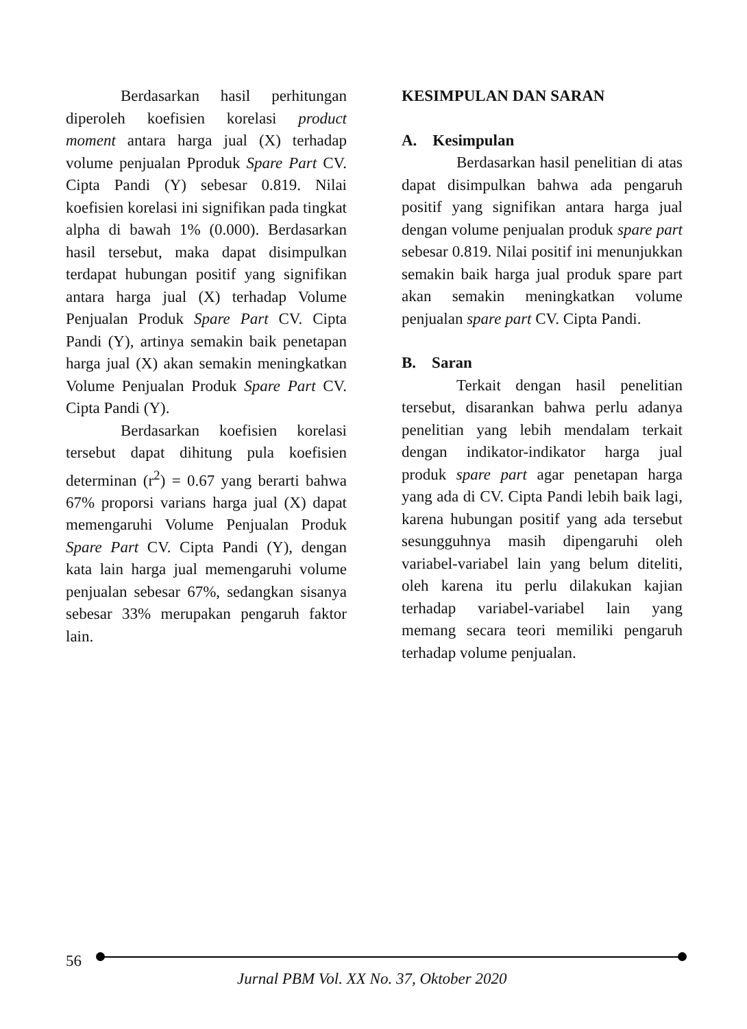Berdasarkan hasil perhitungan diperoleh koefisien korelasi product moment antara harga jual (X) terhadap volume penjualan Pproduk Spare Part CV. Cipta Pandi (Y) sebesar 0.819. Nilai koefisien korelasi ini signifikan pada tingkat alpha di bawah 1% (0.000). Berdasarkan hasil tersebut, maka dapat disimpulkan terdapat hubungan positif yang signifikan antara harga jual (X) terhadap Volume Penjualan Produk Spare Part CV. Cipta Pandi (Y), artinya semakin baik penetapan harga jual (X) akan semakin meningkatkan Volume Penjualan Produk Spare Part CV. Cipta Pandi (Y).
Berdasarkan koefisien korelasi tersebut dapat dihitung pula koefisien determinan (r<sup>2</sup>) = 0.67 yang berarti bahwa 67% proporsi varians harga jual (X) dapat memengaruhi Volume Penjualan Produk Spare Part CV. Cipta Pandi (Y), dengan kata lain harga jual memengaruhi volume penjualan sebesar 67%, sedangkan sisanya sebesar 33% merupakan pengaruh faktor lain.
KESIMPULAN DAN SARAN
A. Kesimpulan
Berdasarkan hasil penelitian di atas dapat disimpulkan bahwa ada pengaruh positif yang signifikan antara harga jual dengan volume penjualan produk spare part sebesar 0.819. Nilai positif ini menunjukkan semakin baik harga jual produk spare part akan semakin meningkatkan volume penjualan spare part CV. Cipta Pandi.
B. Saran
Terkait dengan hasil penelitian tersebut, disarankan bahwa perlu adanya penelitian yang lebih mendalam terkait dengan indikator-indikator harga jual produk spare part agar penetapan harga yang ada di CV. Cipta Pandi lebih baik lagi, karena hubungan positif yang ada tersebut sesungguhnya masih dipengaruhi oleh variabel-variabel lain yang belum diteliti, oleh karena itu perlu dilakukan kajian terhadap variabel-variabel lain yang memang secara teori memiliki pengaruh terhadap volume penjualan.
56
Jurnal PBM Vol. XX No. 37, Oktober 2020